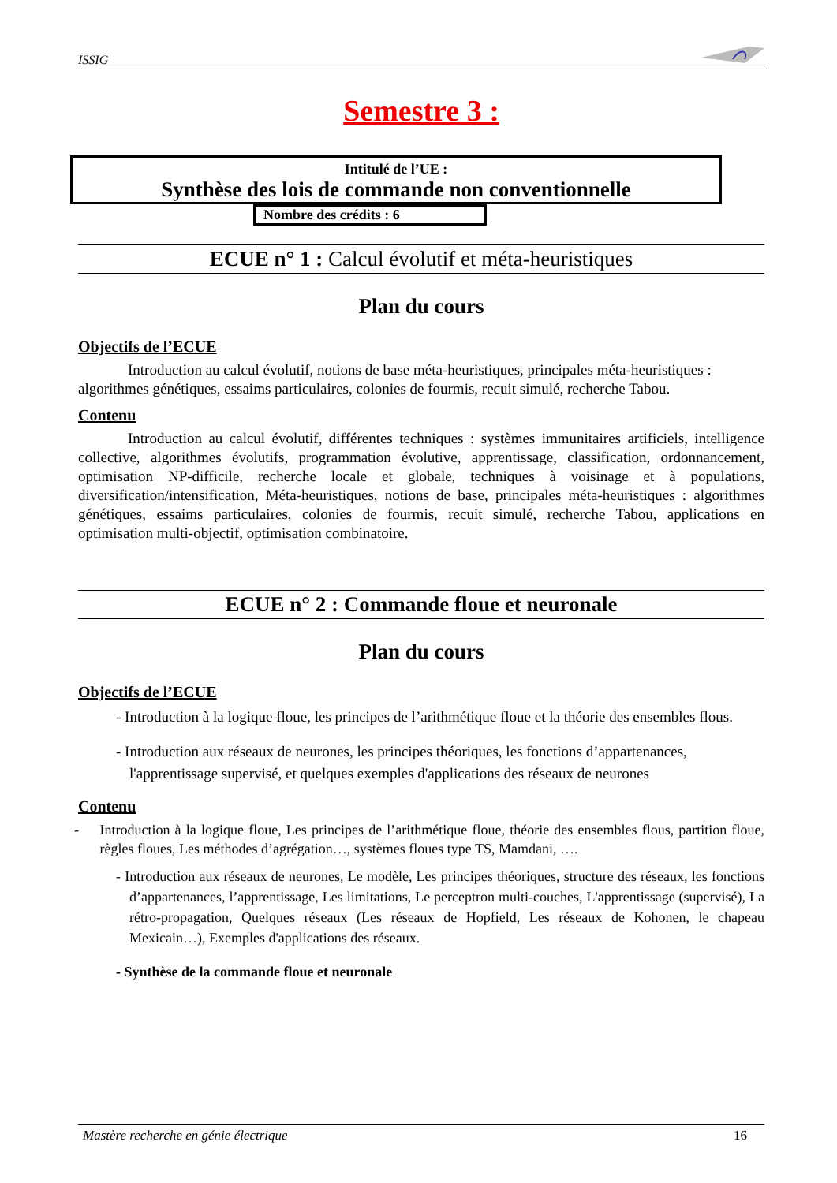ISSIG
Semestre 3 :
Intitulé de l’UE :
Synthèse des lois de commande non conventionnelle
Nombre des crédits : 6
ECUE n° 1 : Calcul évolutif et méta-heuristiques
Plan du cours
Objectifs de l’ECUE
Introduction au calcul évolutif, notions de base méta-heuristiques, principales méta-heuristiques : algorithmes génétiques, essaims particulaires, colonies de fourmis, recuit simulé, recherche Tabou.
Contenu
Introduction au calcul évolutif, différentes techniques : systèmes immunitaires artificiels, intelligence collective, algorithmes évolutifs, programmation évolutive, apprentissage, classification, ordonnancement, optimisation NP-difficile, recherche locale et globale, techniques à voisinage et à populations, diversification/intensification, Méta-heuristiques, notions de base, principales méta-heuristiques : algorithmes génétiques, essaims particulaires, colonies de fourmis, recuit simulé, recherche Tabou, applications en optimisation multi-objectif, optimisation combinatoire.
ECUE n° 2 : Commande floue et neuronale
Plan du cours
Objectifs de l’ECUE
- Introduction à la logique floue, les principes de l’arithmétique floue et la théorie des ensembles flous.
- Introduction aux réseaux de neurones, les principes théoriques, les fonctions d’appartenances, l'apprentissage supervisé, et quelques exemples d'applications des réseaux de neurones
Contenu
- Introduction à la logique floue, Les principes de l’arithmétique floue, théorie des ensembles flous, partition floue, règles floues, Les méthodes d’agrégation…, systèmes floues type TS, Mamdani, ….
- Introduction aux réseaux de neurones, Le modèle, Les principes théoriques, structure des réseaux, les fonctions d’appartenances, l’apprentissage, Les limitations, Le perceptron multi-couches, L'apprentissage (supervisé), La rétro-propagation, Quelques réseaux (Les réseaux de Hopfield, Les réseaux de Kohonen, le chapeau Mexicain…), Exemples d'applications des réseaux.
- Synthèse de la commande floue et neuronale
Mastère recherche en génie électrique 16